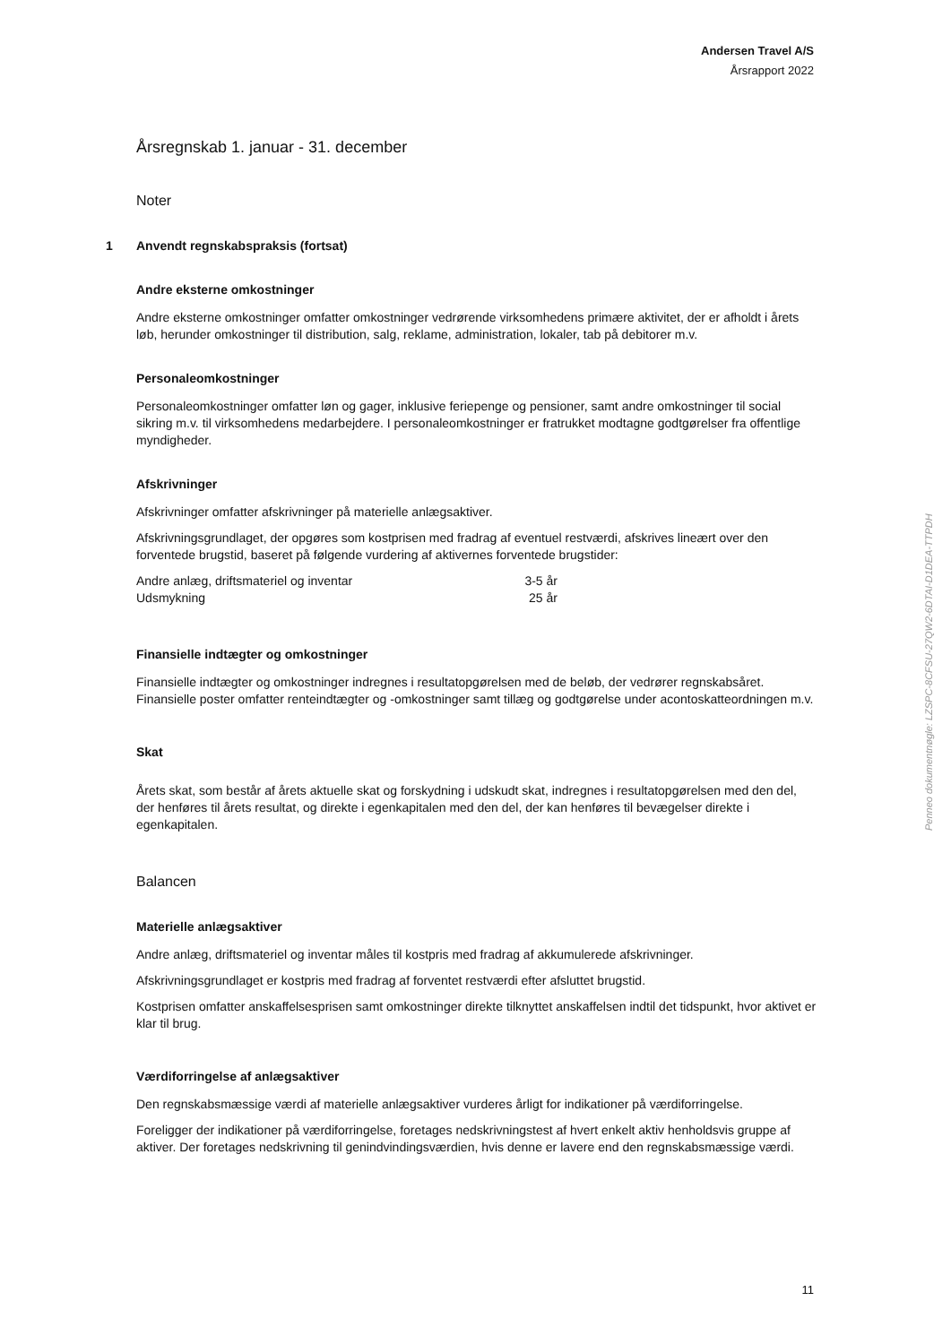Andersen Travel A/S
Årsrapport 2022
Årsregnskab 1. januar - 31. december
Noter
1 Anvendt regnskabspraksis (fortsat)
Andre eksterne omkostninger
Andre eksterne omkostninger omfatter omkostninger vedrørende virksomhedens primære aktivitet, der er afholdt i årets løb, herunder omkostninger til distribution, salg, reklame, administration, lokaler, tab på debitorer m.v.
Personaleomkostninger
Personaleomkostninger omfatter løn og gager, inklusive feriepenge og pensioner, samt andre omkostninger til social sikring m.v. til virksomhedens medarbejdere. I personaleomkostninger er fratrukket modtagne godtgørelser fra offentlige myndigheder.
Afskrivninger
Afskrivninger omfatter afskrivninger på materielle anlægsaktiver.
Afskrivningsgrundlaget, der opgøres som kostprisen med fradrag af eventuel restværdi, afskrives lineært over den forventede brugstid, baseret på følgende vurdering af aktivernes forventede brugstider:
| Andre anlæg, driftsmateriel og inventar | 3-5 år |
| Udsmykning | 25 år |
Finansielle indtægter og omkostninger
Finansielle indtægter og omkostninger indregnes i resultatopgørelsen med de beløb, der vedrører regnskabsåret. Finansielle poster omfatter renteindtægter og -omkostninger samt tillæg og godtgørelse under acontoskatteordningen m.v.
Skat
Årets skat, som består af årets aktuelle skat og forskydning i udskudt skat, indregnes i resultatopgørelsen med den del, der henføres til årets resultat, og direkte i egenkapitalen med den del, der kan henføres til bevægelser direkte i egenkapitalen.
Balancen
Materielle anlægsaktiver
Andre anlæg, driftsmateriel og inventar måles til kostpris med fradrag af akkumulerede afskrivninger.
Afskrivningsgrundlaget er kostpris med fradrag af forventet restværdi efter afsluttet brugstid.
Kostprisen omfatter anskaffelsesprisen samt omkostninger direkte tilknyttet anskaffelsen indtil det tidspunkt, hvor aktivet er klar til brug.
Værdiforringelse af anlægsaktiver
Den regnskabsmæssige værdi af materielle anlægsaktiver vurderes årligt for indikationer på værdiforringelse.
Foreligger der indikationer på værdiforringelse, foretages nedskrivningstest af hvert enkelt aktiv henholdsvis gruppe af aktiver. Der foretages nedskrivning til genindvindingsværdien, hvis denne er lavere end den regnskabsmæssige værdi.
Penneo dokumentnøgle: LZSPC-8CFSU-27QW2-6DTAI-D1DEA-TTPDH
11